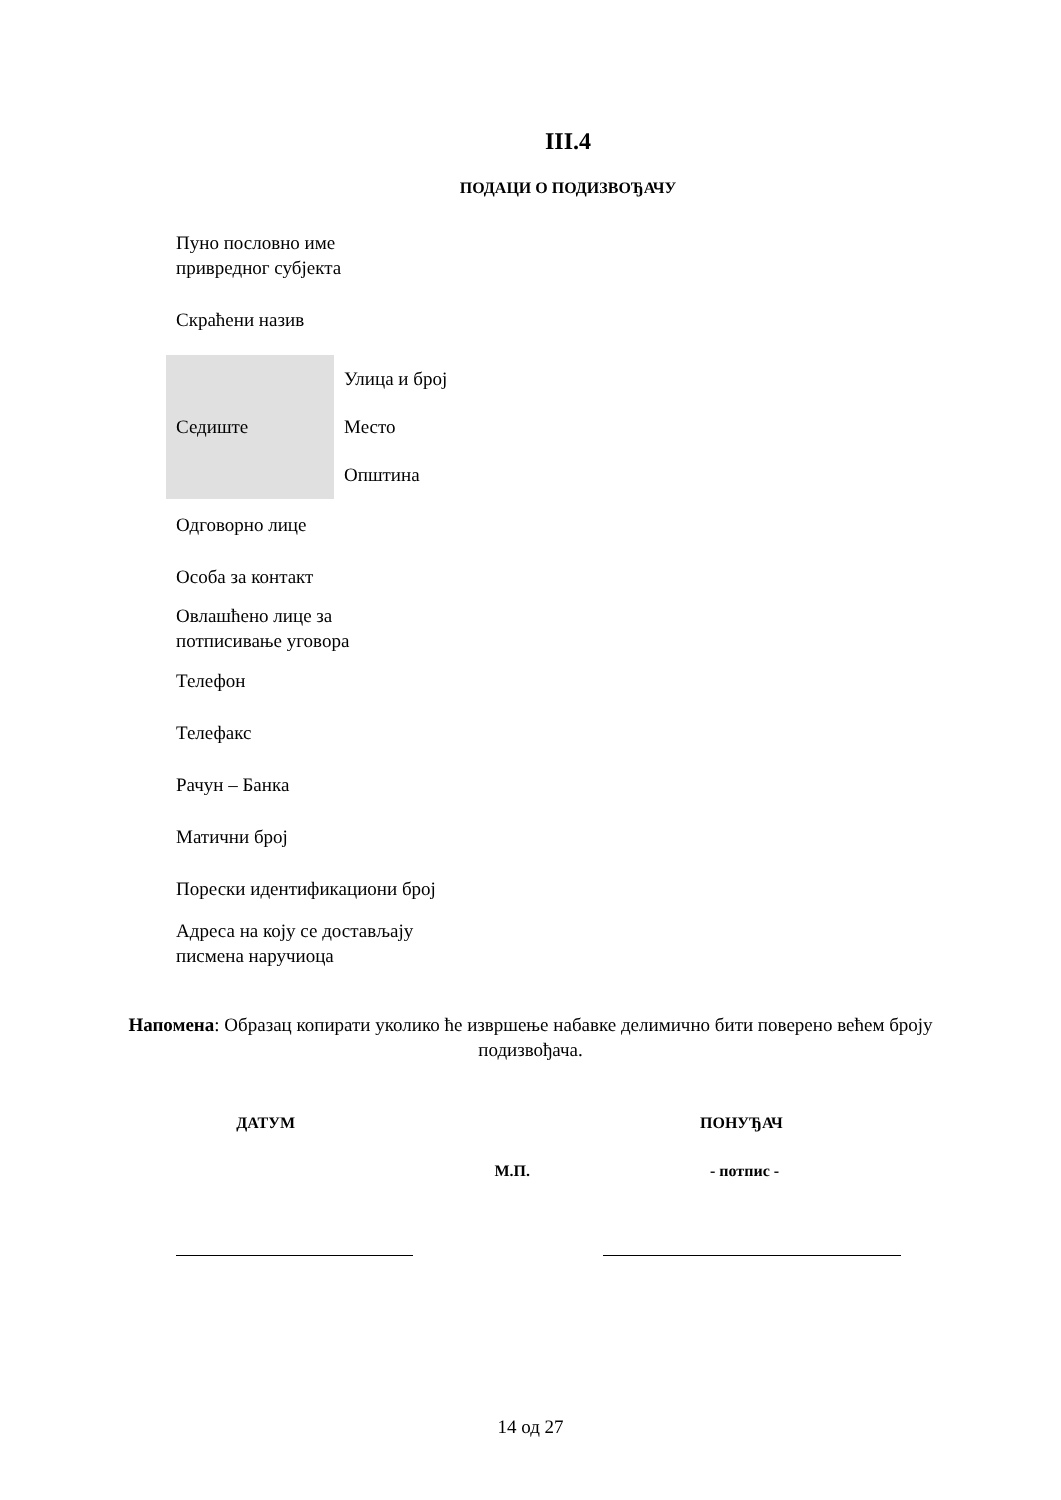III.4
ПОДАЦИ О ПОДИЗВОЂАЧУ
| Пуно пословно име привредног субјекта | |
| Скраћени назив | |
| Седиште | Улица и број |
| | Место |
| | Општина |
| Одговорно лице | |
| Особа за контакт | |
| Овлашћено лице за потписивање уговора | |
| Телефон | |
| Телефакс | |
| Рачун – Банка | |
| Матични број | |
| Порески идентификациони број | |
| Адреса на коју се достављају писмена наручиоца | |
Напомена: Образац копирати уколико ће извршење набавке делимично бити поверено већем броју подизвођача.
ДАТУМ ПОНУЂАЧ
М.П. - потпис -
14 од 27